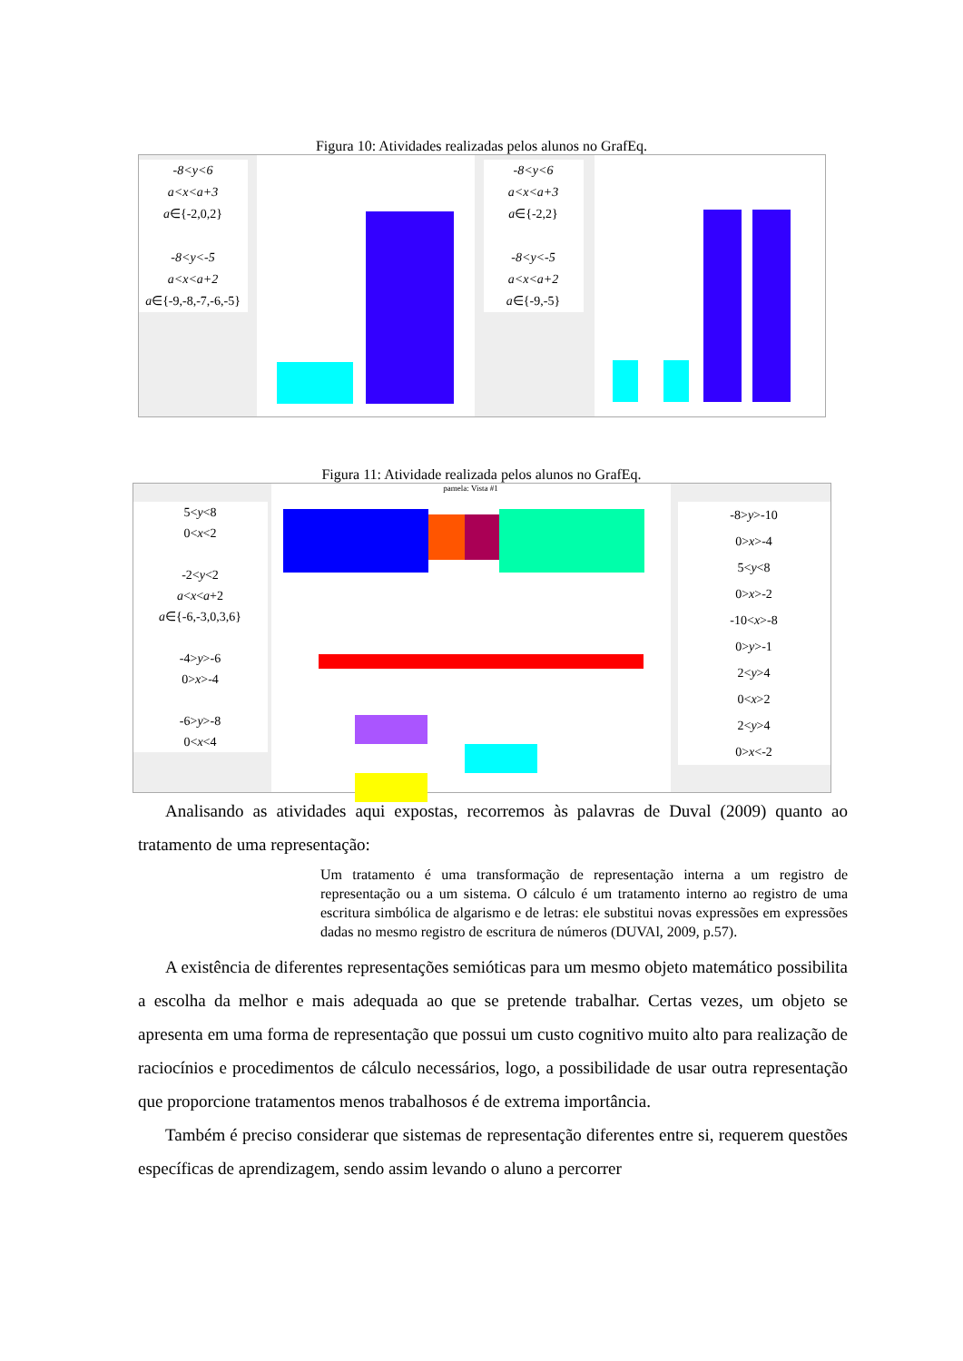Figura 10: Atividades realizadas pelos alunos no GrafEq.
-8<y<6
a<x<a+3
a∈{-2,0,2}
-8<y<-5
a<x<a+2
a∈{-9,-8,-7,-6,-5}
-8<y<6
a<x<a+3
a∈{-2,2}
-8<y<-5
a<x<a+2
a∈{-9,-5}
Figura 11: Atividade realizada pelos alunos no GrafEq.
5<y<8
0<x<2
-2<y<2
a<x<a+2
a∈{-6,-3,0,3,6}
-4>y>-6
0>x>-4
-6>y>-8
0<x<4
pamela: Vista #1
-8>y>-10
0>x>-4
5<y<8
0>x>-2
-10<x>-8
0>y>-1
2<y>4
0<x>2
2<y>4
0>x<-2
Analisando as atividades aqui expostas, recorremos às palavras de Duval (2009) quanto ao tratamento de uma representação:
Um tratamento é uma transformação de representação interna a um registro de representação ou a um sistema. O cálculo é um tratamento interno ao registro de uma escritura simbólica de algarismo e de letras: ele substitui novas expressões em expressões dadas no mesmo registro de escritura de números (DUVAl, 2009, p.57).
A existência de diferentes representações semióticas para um mesmo objeto matemático possibilita a escolha da melhor e mais adequada ao que se pretende trabalhar. Certas vezes, um objeto se apresenta em uma forma de representação que possui um custo cognitivo muito alto para realização de raciocínios e procedimentos de cálculo necessários, logo, a possibilidade de usar outra representação que proporcione tratamentos menos trabalhosos é de extrema importância.
Também é preciso considerar que sistemas de representação diferentes entre si, requerem questões específicas de aprendizagem, sendo assim levando o aluno a percorrer